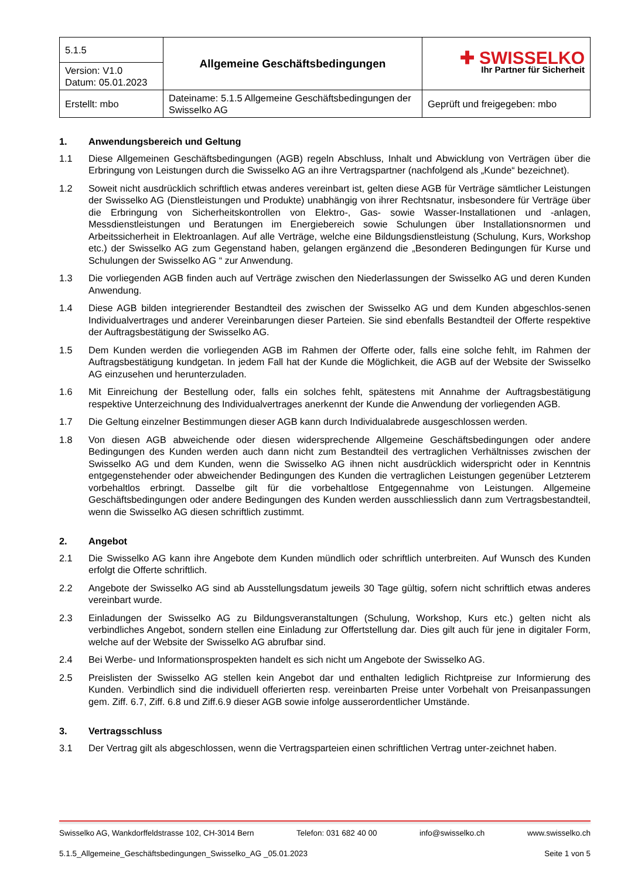| 5.1.5 | Allgemeine Geschäftsbedingungen | ✚ SWISSELKO Ihr Partner für Sicherheit |
| Version: V1.0 Datum: 05.01.2023 | | |
| Erstellt: mbo | Dateiname: 5.1.5 Allgemeine Geschäftsbedingungen der Swisselko AG | Geprüft und freigegeben: mbo |
1. Anwendungsbereich und Geltung
1.1 Diese Allgemeinen Geschäftsbedingungen (AGB) regeln Abschluss, Inhalt und Abwicklung von Verträgen über die Erbringung von Leistungen durch die Swisselko AG an ihre Vertragspartner (nachfolgend als „Kunde“ bezeichnet).
1.2 Soweit nicht ausdrücklich schriftlich etwas anderes vereinbart ist, gelten diese AGB für Verträge sämtlicher Leistungen der Swisselko AG (Dienstleistungen und Produkte) unabhängig von ihrer Rechtsnatur, insbesondere für Verträge über die Erbringung von Sicherheitskontrollen von Elektro-, Gas- sowie Wasser-Installationen und -anlagen, Messdienstleistungen und Beratungen im Energiebereich sowie Schulungen über Installationsnormen und Arbeitssicherheit in Elektroanlagen. Auf alle Verträge, welche eine Bildungsdienstleistung (Schulung, Kurs, Workshop etc.) der Swisselko AG zum Gegenstand haben, gelangen ergänzend die „Besonderen Bedingungen für Kurse und Schulungen der Swisselko AG “ zur Anwendung.
1.3 Die vorliegenden AGB finden auch auf Verträge zwischen den Niederlassungen der Swisselko AG und deren Kunden Anwendung.
1.4 Diese AGB bilden integrierender Bestandteil des zwischen der Swisselko AG und dem Kunden abgeschlos-senen Individualvertrages und anderer Vereinbarungen dieser Parteien. Sie sind ebenfalls Bestandteil der Offerte respektive der Auftragsbestätigung der Swisselko AG.
1.5 Dem Kunden werden die vorliegenden AGB im Rahmen der Offerte oder, falls eine solche fehlt, im Rahmen der Auftragsbestätigung kundgetan. In jedem Fall hat der Kunde die Möglichkeit, die AGB auf der Website der Swisselko AG einzusehen und herunterzuladen.
1.6 Mit Einreichung der Bestellung oder, falls ein solches fehlt, spätestens mit Annahme der Auftragsbestätigung respektive Unterzeichnung des Individualvertrages anerkennt der Kunde die Anwendung der vorliegenden AGB.
1.7 Die Geltung einzelner Bestimmungen dieser AGB kann durch Individualabrede ausgeschlossen werden.
1.8 Von diesen AGB abweichende oder diesen widersprechende Allgemeine Geschäftsbedingungen oder andere Bedingungen des Kunden werden auch dann nicht zum Bestandteil des vertraglichen Verhältnisses zwischen der Swisselko AG und dem Kunden, wenn die Swisselko AG ihnen nicht ausdrücklich widerspricht oder in Kenntnis entgegenstehender oder abweichender Bedingungen des Kunden die vertraglichen Leistungen gegenüber Letzterem vorbehaltlos erbringt. Dasselbe gilt für die vorbehaltlose Entgegennahme von Leistungen. Allgemeine Geschäftsbedingungen oder andere Bedingungen des Kunden werden ausschliesslich dann zum Vertragsbestandteil, wenn die Swisselko AG diesen schriftlich zustimmt.
2. Angebot
2.1 Die Swisselko AG kann ihre Angebote dem Kunden mündlich oder schriftlich unterbreiten. Auf Wunsch des Kunden erfolgt die Offerte schriftlich.
2.2 Angebote der Swisselko AG sind ab Ausstellungsdatum jeweils 30 Tage gültig, sofern nicht schriftlich etwas anderes vereinbart wurde.
2.3 Einladungen der Swisselko AG zu Bildungsveranstaltungen (Schulung, Workshop, Kurs etc.) gelten nicht als verbindliches Angebot, sondern stellen eine Einladung zur Offertstellung dar. Dies gilt auch für jene in digitaler Form, welche auf der Website der Swisselko AG abrufbar sind.
2.4 Bei Werbe- und Informationsprospekten handelt es sich nicht um Angebote der Swisselko AG.
2.5 Preislisten der Swisselko AG stellen kein Angebot dar und enthalten lediglich Richtpreise zur Informierung des Kunden. Verbindlich sind die individuell offerierten resp. vereinbarten Preise unter Vorbehalt von Preisanpassungen gem. Ziff. 6.7, Ziff. 6.8 und Ziff.6.9 dieser AGB sowie infolge ausserordentlicher Umstände.
3. Vertragsschluss
3.1 Der Vertrag gilt als abgeschlossen, wenn die Vertragsparteien einen schriftlichen Vertrag unter-zeichnet haben.
Swisselko AG, Wankdorffeldstrasse 102, CH-3014 Bern Telefon: 031 682 40 00 info@swisselko.ch www.swisselko.ch
5.1.5_Allgemeine_Geschäftsbedingungen_Swisselko_AG _05.01.2023 Seite 1 von 5